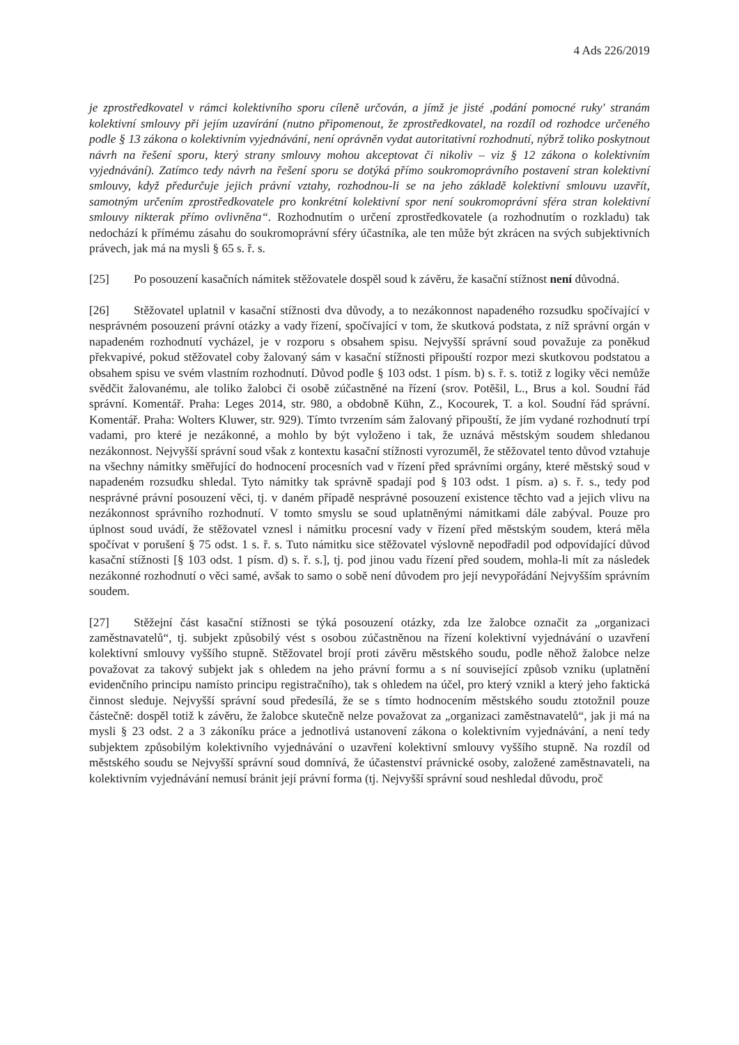4 Ads 226/2019
je zprostředkovatel v rámci kolektivního sporu cíleně určován, a jímž je jisté ‚podání pomocné ruky' stranám kolektivní smlouvy při jejím uzavírání (nutno připomenout, že zprostředkovatel, na rozdíl od rozhodce určeného podle § 13 zákona o kolektivním vyjednávání, není oprávněn vydat autoritativní rozhodnutí, nýbrž toliko poskytnout návrh na řešení sporu, který strany smlouvy mohou akceptovat či nikoliv – viz § 12 zákona o kolektivním vyjednávání). Zatímco tedy návrh na řešení sporu se dotýká přímo soukromoprávního postavení stran kolektivní smlouvy, když předurčuje jejich právní vztahy, rozhodnou-li se na jeho základě kolektivní smlouvu uzavřít, samotným určením zprostředkovatele pro konkrétní kolektivní spor není soukromoprávní sféra stran kolektivní smlouvy nikterak přímo ovlivněna“. Rozhodnutím o určení zprostředkovatele (a rozhodnutím o rozkladu) tak nedochází k přímému zásahu do soukromoprávní sféry účastníka, ale ten může být zkrácen na svých subjektivních právech, jak má na mysli § 65 s. ř. s.
[25] Po posouzení kasačních námitek stěžovatele dospěl soud k závěru, že kasační stížnost není důvodná.
[26] Stěžovatel uplatnil v kasační stížnosti dva důvody, a to nezákonnost napadeného rozsudku spočívající v nesprávném posouzení právní otázky a vady řízení, spočívající v tom, že skutková podstata, z níž správní orgán v napadeném rozhodnutí vycházel, je v rozporu s obsahem spisu. Nejvyšší správní soud považuje za poněkud překvapivé, pokud stěžovatel coby žalovaný sám v kasační stížnosti připouští rozpor mezi skutkovou podstatou a obsahem spisu ve svém vlastním rozhodnutí. Důvod podle § 103 odst. 1 písm. b) s. ř. s. totiž z logiky věci nemůže svědčit žalovanému, ale toliko žalobci či osobě zúčastněné na řízení (srov. Potěšil, L., Brus a kol. Soudní řád správní. Komentář. Praha: Leges 2014, str. 980, a obdobně Kühn, Z., Kocourek, T. a kol. Soudní řád správní. Komentář. Praha: Wolters Kluwer, str. 929). Tímto tvrzením sám žalovaný připouští, že jím vydané rozhodnutí trpí vadami, pro které je nezákonné, a mohlo by být vyloženo i tak, že uznává městským soudem shledanou nezákonnost. Nejvyšší správní soud však z kontextu kasační stížnosti vyrozuměl, že stěžovatel tento důvod vztahuje na všechny námitky směřující do hodnocení procesních vad v řízení před správními orgány, které městský soud v napadeném rozsudku shledal. Tyto námitky tak správně spadají pod § 103 odst. 1 písm. a) s. ř. s., tedy pod nesprávné právní posouzení věci, tj. v daném případě nesprávné posouzení existence těchto vad a jejich vlivu na nezákonnost správního rozhodnutí. V tomto smyslu se soud uplatněnými námitkami dále zabýval. Pouze pro úplnost soud uvádí, že stěžovatel vznesl i námitku procesní vady v řízení před městským soudem, která měla spočívat v porušení § 75 odst. 1 s. ř. s. Tuto námitku sice stěžovatel výslovně nepodřadil pod odpovídající důvod kasační stížnosti [§ 103 odst. 1 písm. d) s. ř. s.], tj. pod jinou vadu řízení před soudem, mohla-li mít za následek nezákonné rozhodnutí o věci samé, avšak to samo o sobě není důvodem pro její nevypořádání Nejvyšším správním soudem.
[27] Stěžejní část kasační stížnosti se týká posouzení otázky, zda lze žalobce označit za „organizaci zaměstnavatelů“, tj. subjekt způsobilý vést s osobou zúčastněnou na řízení kolektivní vyjednávání o uzavření kolektivní smlouvy vyššího stupně. Stěžovatel brojí proti závěru městského soudu, podle něhož žalobce nelze považovat za takový subjekt jak s ohledem na jeho právní formu a s ní související způsob vzniku (uplatnění evidenčního principu namísto principu registračního), tak s ohledem na účel, pro který vznikl a který jeho faktická činnost sleduje. Nejvyšší správní soud předesílá, že se s tímto hodnocením městského soudu ztotožnil pouze částečně: dospěl totiž k závěru, že žalobce skutečně nelze považovat za „organizaci zaměstnavatelů“, jak ji má na mysli § 23 odst. 2 a 3 zákoníku práce a jednotlivá ustanovení zákona o kolektivním vyjednávání, a není tedy subjektem způsobilým kolektivního vyjednávání o uzavření kolektivní smlouvy vyššího stupně. Na rozdíl od městského soudu se Nejvyšší správní soud domnívá, že účastenství právnické osoby, založené zaměstnavateli, na kolektivním vyjednávání nemusí bránit její právní forma (tj. Nejvyšší správní soud neshledal důvodu, proč